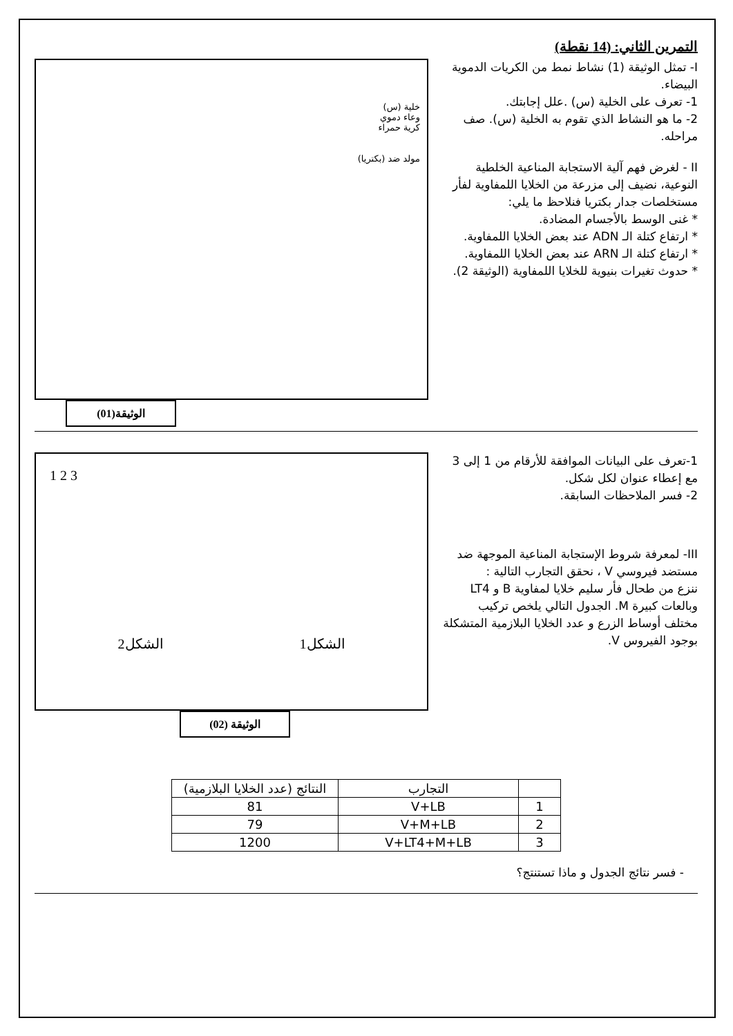التمرين الثاني: (14 نقطة)
I- تمثل الوثيقة (1) نشاط نمط من الكريات الدموية البيضاء.
1- تعرف على الخلية (س) .علل إجابتك.
2- ما هو النشاط الذي تقوم به الخلية (س). صف مراحله.
II - لغرض فهم آلية الاستجابة المناعية الخلطية النوعية، نضيف إلى مزرعة من الخلايا اللمفاوية لفأر مستخلصات جدار بكتريا فنلاحظ ما يلي:
* غنى الوسط بالأجسام المضادة.
* ارتفاع كتلة الـ ADN عند بعض الخلايا اللمفاوية.
* ارتفاع كتلة الـ ARN عند بعض الخلايا اللمفاوية.
* حدوث تغيرات بنيوية للخلايا اللمفاوية (الوثيقة 2).
خلية (س)
وعاء دموي
كرية حمراء
مولد ضد (بكتريا)
الوثيقة(01)
1-تعرف على البيانات الموافقة للأرقام من 1 إلى 3 مع إعطاء عنوان لكل شكل.
2- فسر الملاحظات السابقة.
III- لمعرفة شروط الإستجابة المناعية الموجهة ضد مستضد فيروسي V ، نحقق التجارب التالية :
ننزع من طحال فأر سليم خلايا لمفاوية B و LT4 وبالعات كبيرة M. الجدول التالي يلخص تركيب مختلف أوساط الزرع و عدد الخلايا البلازمية المتشكلة بوجود الفيروس V.
1 2 3
الشكل1 الشكل2
الوثيقة (02)
| | التجارب | النتائج (عدد الخلايا البلازمية) |
| --- | --- | --- |
| 1 | V+LB | 81 |
| 2 | V+M+LB | 79 |
| 3 | V+LT4+M+LB | 1200 |
- فسر نتائج الجدول و ماذا تستنتج؟